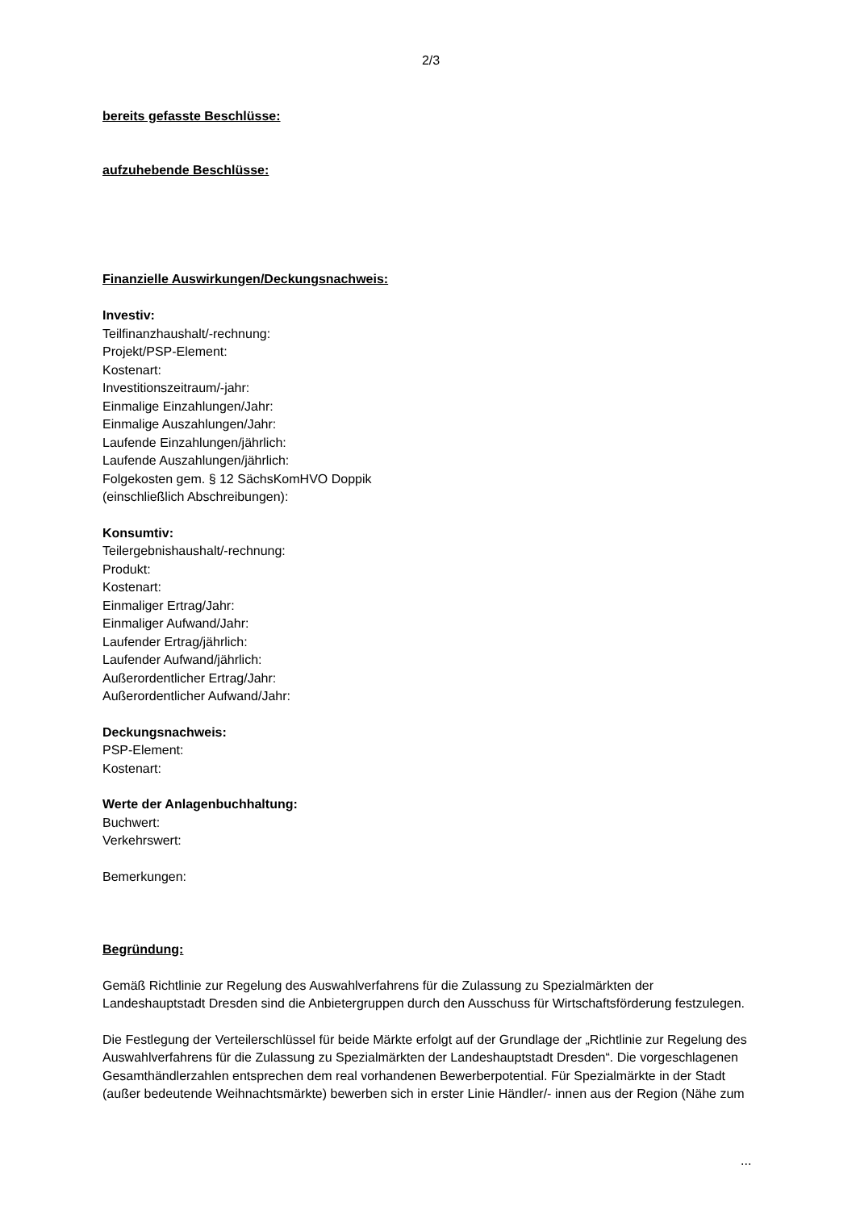2/3
bereits gefasste Beschlüsse:
aufzuhebende Beschlüsse:
Finanzielle Auswirkungen/Deckungsnachweis:
Investiv:
Teilfinanzhaushalt/-rechnung:
Projekt/PSP-Element:
Kostenart:
Investitionszeitraum/-jahr:
Einmalige Einzahlungen/Jahr:
Einmalige Auszahlungen/Jahr:
Laufende Einzahlungen/jährlich:
Laufende Auszahlungen/jährlich:
Folgekosten gem. § 12 SächsKomHVO Doppik
(einschließlich Abschreibungen):
Konsumtiv:
Teilergebnishaushalt/-rechnung:
Produkt:
Kostenart:
Einmaliger Ertrag/Jahr:
Einmaliger Aufwand/Jahr:
Laufender Ertrag/jährlich:
Laufender Aufwand/jährlich:
Außerordentlicher Ertrag/Jahr:
Außerordentlicher Aufwand/Jahr:
Deckungsnachweis:
PSP-Element:
Kostenart:
Werte der Anlagenbuchhaltung:
Buchwert:
Verkehrswert:
Bemerkungen:
Begründung:
Gemäß Richtlinie zur Regelung des Auswahlverfahrens für die Zulassung zu Spezialmärkten der Landeshauptstadt Dresden sind die Anbietergruppen durch den Ausschuss für Wirtschaftsförderung festzulegen.
Die Festlegung der Verteilerschlüssel für beide Märkte erfolgt auf der Grundlage der „Richtlinie zur Regelung des Auswahlverfahrens für die Zulassung zu Spezialmärkten der Landeshauptstadt Dresden“. Die vorgeschlagenen Gesamthändlerzahlen entsprechen dem real vorhandenen Bewerberpotential. Für Spezialmärkte in der Stadt (außer bedeutende Weihnachtsmärkte) bewerben sich in erster Linie Händler/- innen aus der Region (Nähe zum
...